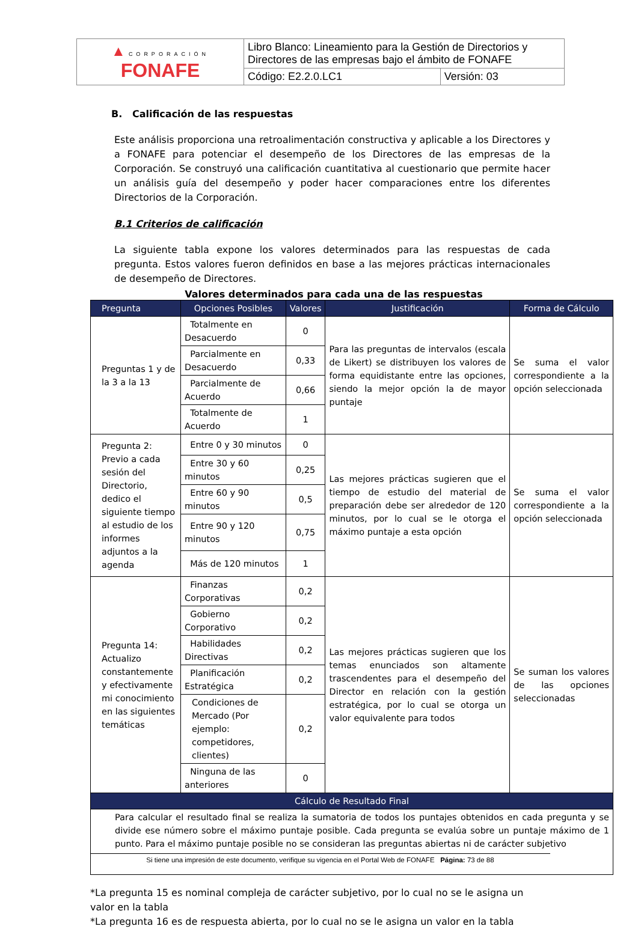| ▲ CORPORACIÓN FONAFE | Libro Blanco: Lineamiento para la Gestión de Directorios y Directores de las empresas bajo el ámbito de FONAFE | |
| | Código: E2.2.0.LC1 | Versión: 03 |
B. Calificación de las respuestas
Este análisis proporciona una retroalimentación constructiva y aplicable a los Directores y a FONAFE para potenciar el desempeño de los Directores de las empresas de la Corporación. Se construyó una calificación cuantitativa al cuestionario que permite hacer un análisis guía del desempeño y poder hacer comparaciones entre los diferentes Directorios de la Corporación.
B.1 Criterios de calificación
La siguiente tabla expone los valores determinados para las respuestas de cada pregunta. Estos valores fueron definidos en base a las mejores prácticas internacionales de desempeño de Directores.
Valores determinados para cada una de las respuestas
| Pregunta | Opciones Posibles | Valores | Justificación | Forma de Cálculo |
| --- | --- | --- | --- | --- |
| Preguntas 1 y de la 3 a la 13 | Totalmente en Desacuerdo | 0 | Para las preguntas de intervalos (escala de Likert) se distribuyen los valores de forma equidistante entre las opciones, siendo la mejor opción la de mayor puntaje | Se suma el valor correspondiente a la opción seleccionada |
| | Parcialmente en Desacuerdo | 0,33 | | |
| | Parcialmente de Acuerdo | 0,66 | | |
| | Totalmente de Acuerdo | 1 | | |
| Pregunta 2: Previo a cada sesión del Directorio, dedico el siguiente tiempo al estudio de los informes adjuntos a la agenda | Entre 0 y 30 minutos | 0 | Las mejores prácticas sugieren que el tiempo de estudio del material de preparación debe ser alrededor de 120 minutos, por lo cual se le otorga el máximo puntaje a esta opción | Se suma el valor correspondiente a la opción seleccionada |
| | Entre 30 y 60 minutos | 0,25 | | |
| | Entre 60 y 90 minutos | 0,5 | | |
| | Entre 90 y 120 minutos | 0,75 | | |
| | Más de 120 minutos | 1 | | |
| Pregunta 14: Actualizo constantemente y efectivamente mi conocimiento en las siguientes temáticas | Finanzas Corporativas | 0,2 | Las mejores prácticas sugieren que los temas enunciados son altamente trascendentes para el desempeño del Director en relación con la gestión estratégica, por lo cual se otorga un valor equivalente para todos | Se suman los valores de las opciones seleccionadas |
| | Gobierno Corporativo | 0,2 | | |
| | Habilidades Directivas | 0,2 | | |
| | Planificación Estratégica | 0,2 | | |
| | Condiciones de Mercado (Por ejemplo: competidores, clientes) | 0,2 | | |
| | Ninguna de las anteriores | 0 | | |
| Cálculo de Resultado Final | | | | |
| Para calcular el resultado final se realiza la sumatoria de todos los puntajes obtenidos en cada pregunta y se divide ese número sobre el máximo puntaje posible. Cada pregunta se evalúa sobre un puntaje máximo de 1 punto. Para el máximo puntaje posible no se consideran las preguntas abiertas ni de carácter subjetivo | | | | |
*La pregunta 15 es nominal compleja de carácter subjetivo, por lo cual no se le asigna un valor en la tabla
*La pregunta 16 es de respuesta abierta, por lo cual no se le asigna un valor en la tabla
Si tiene una impresión de este documento, verifique su vigencia en el Portal Web de FONAFE Página: 73 de 88